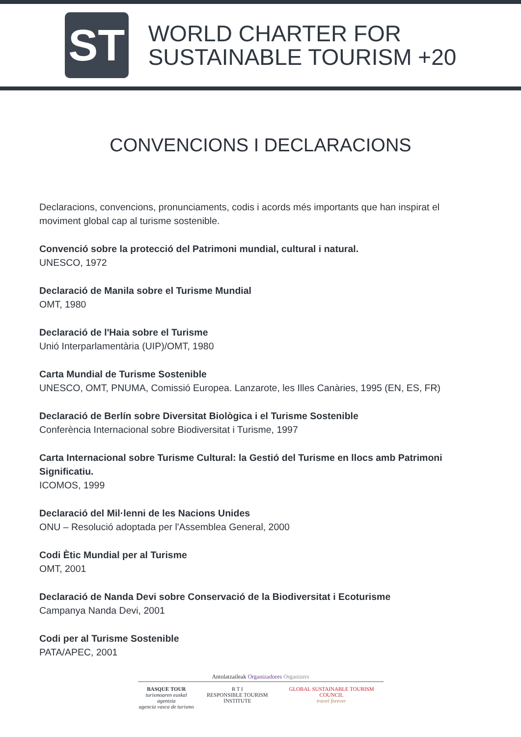ST
WORLD CHARTER FOR
SUSTAINABLE TOURISM +20
CONVENCIONS I DECLARACIONS
Declaracions, convencions, pronunciaments, codis i acords més importants que han inspirat el moviment global cap al turisme sostenible.
Convenció sobre la protecció del Patrimoni mundial, cultural i natural.
UNESCO, 1972
Declaració de Manila sobre el Turisme Mundial
OMT, 1980
Declaració de l'Haia sobre el Turisme
Unió Interparlamentària (UIP)/OMT, 1980
Carta Mundial de Turisme Sostenible
UNESCO, OMT, PNUMA, Comissió Europea. Lanzarote, les Illes Canàries, 1995 (EN, ES, FR)
Declaració de Berlín sobre Diversitat Biològica i el Turisme Sostenible
Conferència Internacional sobre Biodiversitat i Turisme, 1997
Carta Internacional sobre Turisme Cultural: la Gestió del Turisme en llocs amb Patrimoni Significatiu.
ICOMOS, 1999
Declaració del Mil·lenni de les Nacions Unides
ONU – Resolució adoptada per l'Assemblea General, 2000
Codi Ètic Mundial per al Turisme
OMT, 2001
Declaració de Nanda Devi sobre Conservació de la Biodiversitat i Ecoturisme
Campanya Nanda Devi, 2001
Codi per al Turisme Sostenible
PATA/APEC, 2001
Antolatzaileak Organizadores Organizers
BASQUE TOUR
turismoaren euskal agentzia
agencia vasca de turismo
R T I
RESPONSIBLE TOURISM INSTITUTE
GLOBAL SUSTAINABLE TOURISM COUNCIL
travel forever